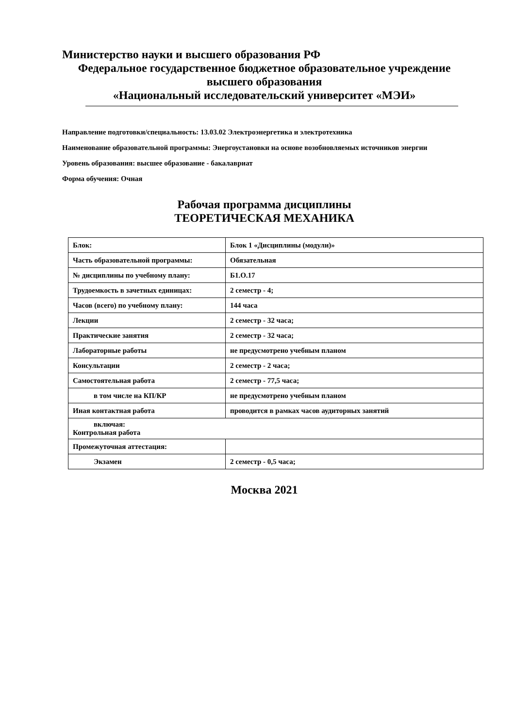Министерство науки и высшего образования РФ
Федеральное государственное бюджетное образовательное учреждение
высшего образования
«Национальный исследовательский университет «МЭИ»
Направление подготовки/специальность: 13.03.02 Электроэнергетика и электротехника
Наименование образовательной программы: Энергоустановки на основе возобновляемых источников энергии
Уровень образования: высшее образование - бакалавриат
Форма обучения: Очная
Рабочая программа дисциплины
ТЕОРЕТИЧЕСКАЯ МЕХАНИКА
| Блок: | Блок 1 «Дисциплины (модули)» |
| Часть образовательной программы: | Обязательная |
| № дисциплины по учебному плану: | Б1.О.17 |
| Трудоемкость в зачетных единицах: | 2 семестр - 4; |
| Часов (всего) по учебному плану: | 144 часа |
| Лекции | 2 семестр - 32 часа; |
| Практические занятия | 2 семестр - 32 часа; |
| Лабораторные работы | не предусмотрено учебным планом |
| Консультации | 2 семестр - 2 часа; |
| Самостоятельная работа | 2 семестр - 77,5 часа; |
| в том числе на КП/КР | не предусмотрено учебным планом |
| Иная контактная работа | проводится в рамках часов аудиторных занятий |
| включая: Контрольная работа | |
| Промежуточная аттестация: | |
| Экзамен | 2 семестр - 0,5 часа; |
Москва 2021